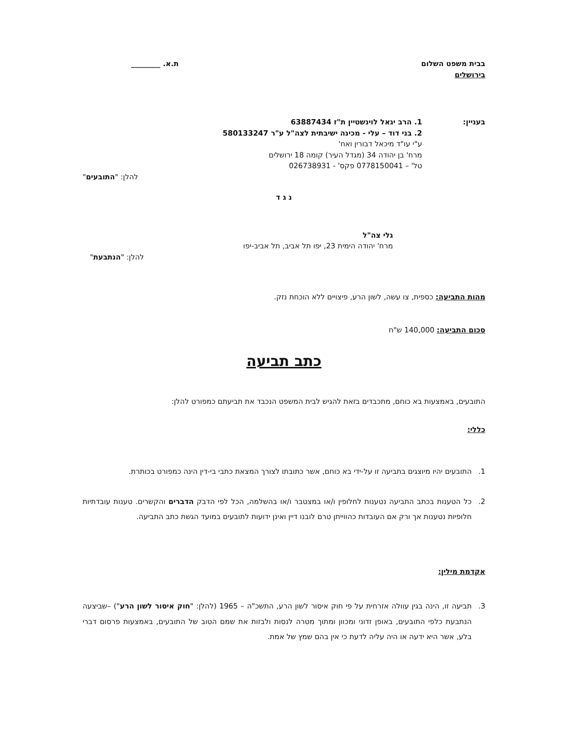בבית משפט השלום
בירושלים
ת.א. ________
בעניין: 1. הרב יגאל לוינשטיין ת"ז 63887434
2. בני דוד – עלי - מכינה ישיבתית לצה"ל ע"ר 580133247
ע"י עו"ד מיכאל דבורין ואח'
מרח' בן יהודה 34 (מגדל העיר) קומה 18 ירושלים
טל' – 0778150041 פקס' - 026738931
להלן: "התובעים"
נ ג ד
גלי צה"ל
מרח' יהודה הימית 23, יפו תל אביב, תל אביב-יפו
להלן: "הנתבעת"
מהות התביעה: כספית, צו עשה, לשון הרע, פיצויים ללא הוכחת נזק.
סכום התביעה: 140,000 ש"ח
כתב תביעה
התובעים, באמצעות בא כוחם, מתכבדים בזאת להגיש לבית המשפט הנכבד את תביעתם כמפורט להלן:
כללי:
1. התובעים יהיו מיוצגים בתביעה זו על-ידי בא כוחם, אשר כתובתו לצורך המצאת כתבי בי-דין הינה כמפורט בכותרת.
2. כל הטענות בכתב התביעה נטענות לחלופין ו/או במצטבר ו/או בהשלמה, הכל לפי הדבק הדברים והקשרים. טענות עובדתיות חלופיות נטענות אך ורק אם העובדות כהווייתן טרם לובנו דיין ואינן ידועות לתובעים במועד הגשת כתב התביעה.
אקדמת מילין:
3. תביעה זו, הינה בגין עוולה אזרחית על פי חוק איסור לשון הרע, התשכ"ה – 1965 (להלן: "חוק איסור לשון הרע") –שביצעה הנתבעת כלפי התובעים, באופן זדוני ומכוון ומתוך מטרה לנסות ולבזות את שמם הטוב של התובעים, באמצעות פרסום דברי בלע, אשר היא ידעה או היה עליה לדעת כי אין בהם שמץ של אמת.